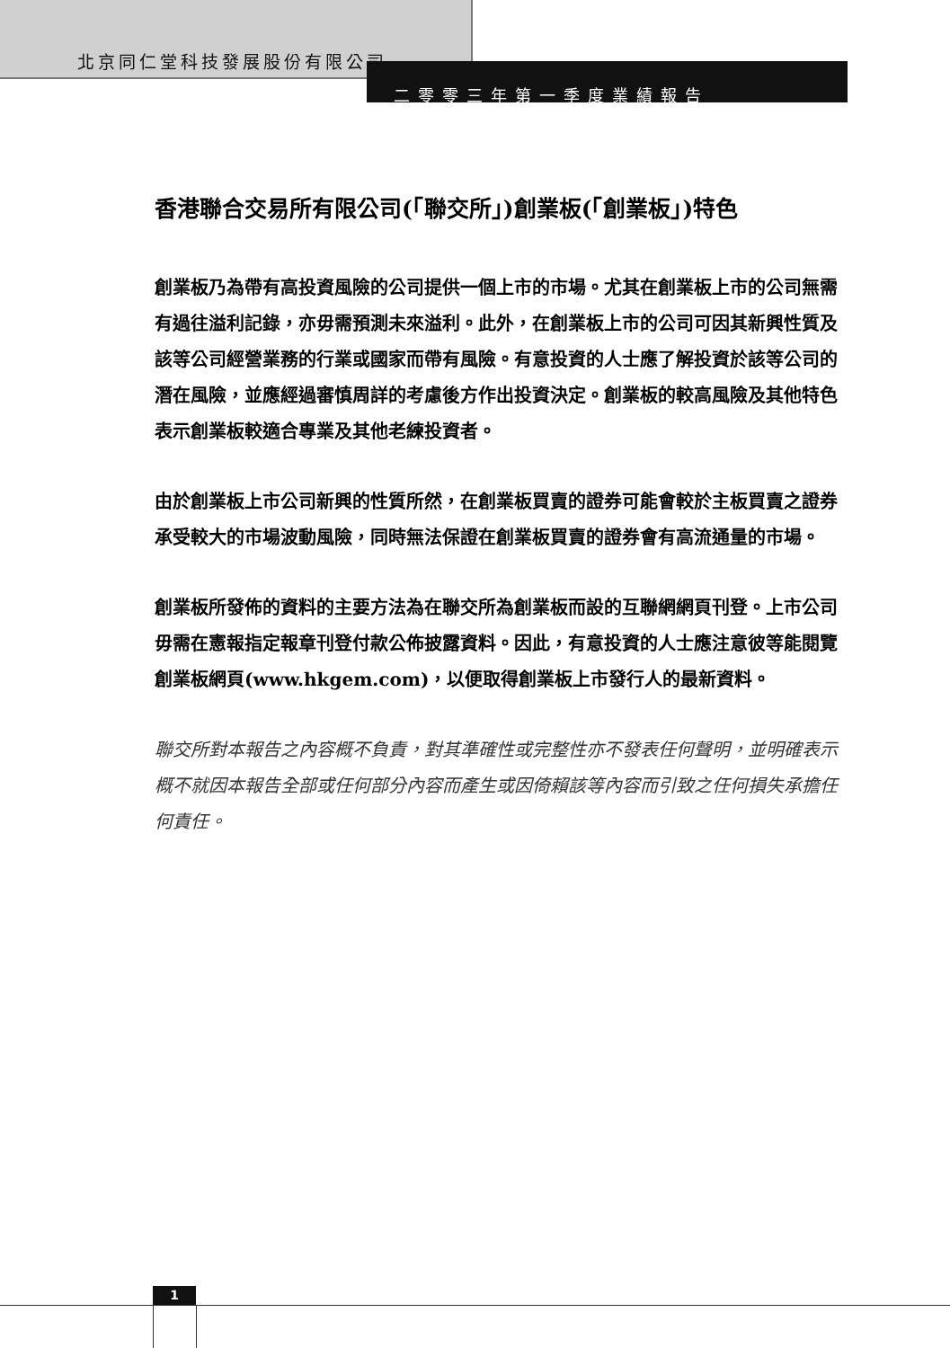北京同仁堂科技發展股份有限公司
二零零三年第一季度業績報告
香港聯合交易所有限公司(「聯交所」)創業板(「創業板」)特色
創業板乃為帶有高投資風險的公司提供一個上市的市場。尤其在創業板上市的公司無需有過往溢利記錄，亦毋需預測未來溢利。此外，在創業板上市的公司可因其新興性質及該等公司經營業務的行業或國家而帶有風險。有意投資的人士應了解投資於該等公司的潛在風險，並應經過審慎周詳的考慮後方作出投資決定。創業板的較高風險及其他特色表示創業板較適合專業及其他老練投資者。
由於創業板上市公司新興的性質所然，在創業板買賣的證券可能會較於主板買賣之證券承受較大的市場波動風險，同時無法保證在創業板買賣的證券會有高流通量的市場。
創業板所發佈的資料的主要方法為在聯交所為創業板而設的互聯網網頁刊登。上市公司毋需在憲報指定報章刊登付款公佈披露資料。因此，有意投資的人士應注意彼等能閱覽創業板網頁(www.hkgem.com)，以便取得創業板上市發行人的最新資料。
聯交所對本報告之內容概不負責，對其準確性或完整性亦不發表任何聲明，並明確表示概不就因本報告全部或任何部分內容而產生或因倚賴該等內容而引致之任何損失承擔任何責任。
1